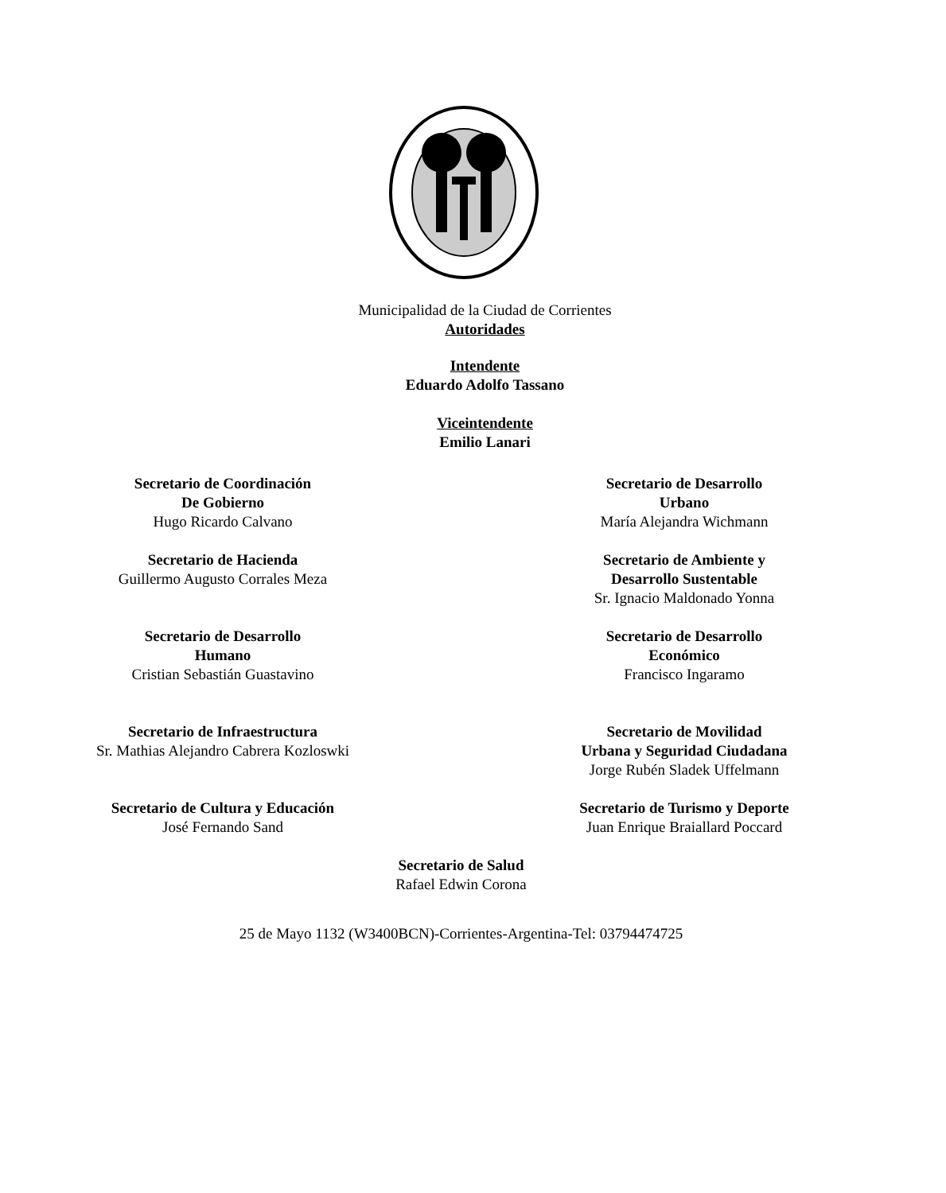Municipalidad de la Ciudad de Corrientes
Autoridades
Intendente
Eduardo Adolfo Tassano
Viceintendente
Emilio Lanari
Secretario de Coordinación
De Gobierno
Hugo Ricardo Calvano
Secretario de Desarrollo
Urbano
María Alejandra Wichmann
Secretario de Hacienda
Guillermo Augusto Corrales Meza
Secretario de Ambiente y
Desarrollo Sustentable
Sr. Ignacio Maldonado Yonna
Secretario de Desarrollo
Humano
Cristian Sebastián Guastavino
Secretario de Desarrollo
Económico
Francisco Ingaramo
Secretario de Infraestructura
Sr. Mathias Alejandro Cabrera Kozloswki
Secretario de Movilidad
Urbana y Seguridad Ciudadana
Jorge Rubén Sladek Uffelmann
Secretario de Cultura y Educación
José Fernando Sand
Secretario de Turismo y Deporte
Juan Enrique Braiallard Poccard
Secretario de Salud
Rafael Edwin Corona
25 de Mayo 1132 (W3400BCN)-Corrientes-Argentina-Tel: 03794474725